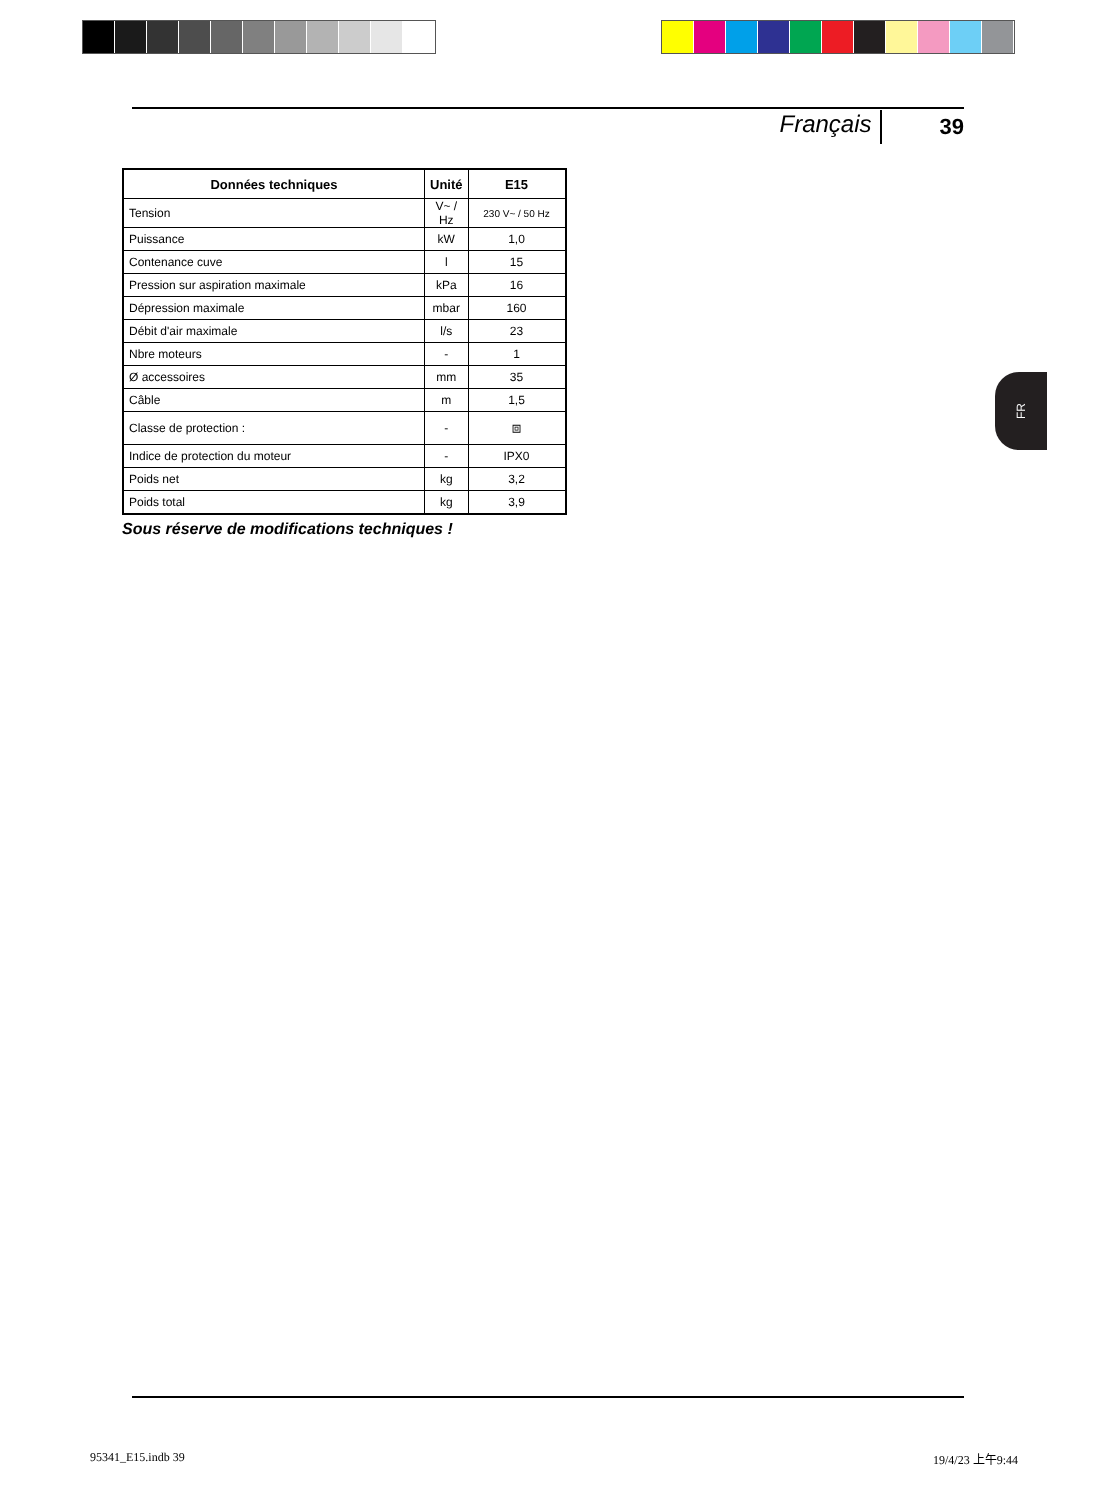Français 39
| Données techniques | Unité | E15 |
| --- | --- | --- |
| Tension | V~ / Hz | 230 V~ / 50 Hz |
| Puissance | kW | 1,0 |
| Contenance cuve | l | 15 |
| Pression sur aspiration maximale | kPa | 16 |
| Dépression maximale | mbar | 160 |
| Débit d'air maximale | l/s | 23 |
| Nbre moteurs | - | 1 |
| Ø accessoires | mm | 35 |
| Câble | m | 1,5 |
| Classe de protection : | - | ⧈ |
| Indice de protection du moteur | - | IPX0 |
| Poids net | kg | 3,2 |
| Poids total | kg | 3,9 |
Sous réserve de modifications techniques !
FR
95341_E15.indb 39 19/4/23 上午9:44